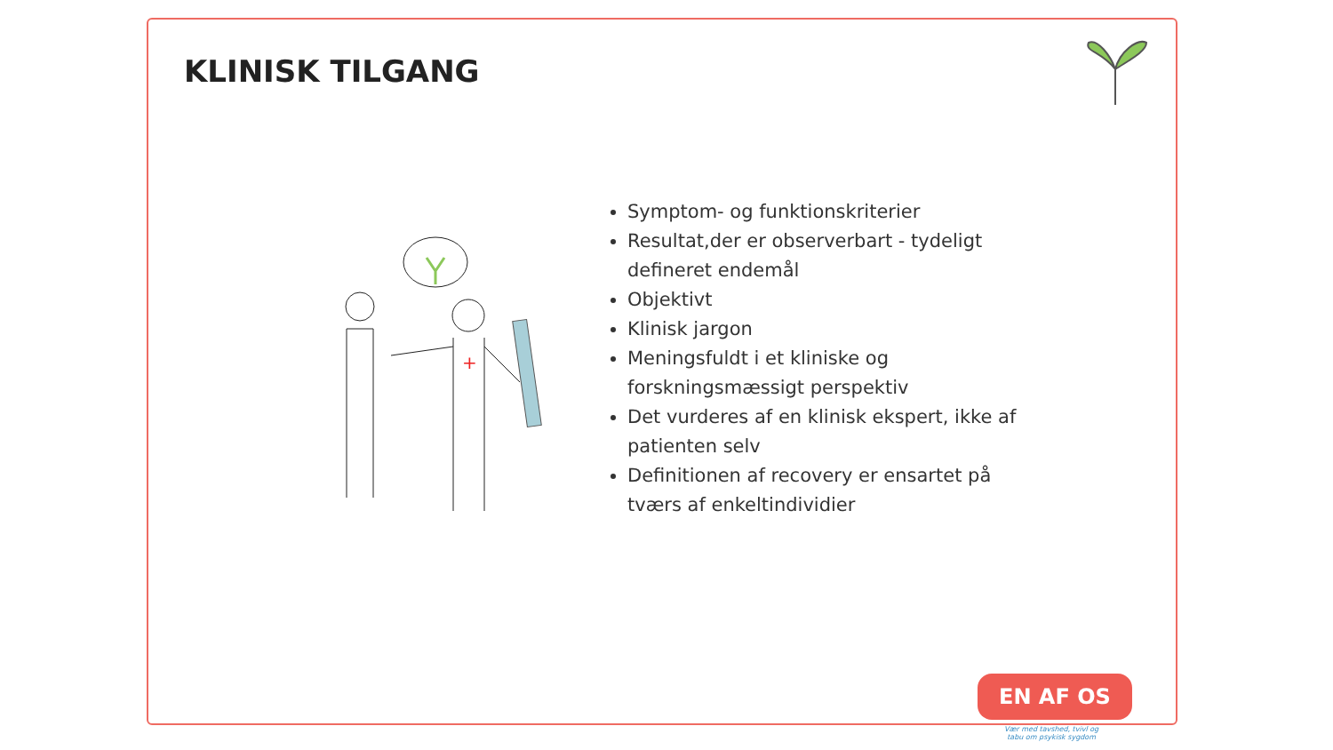KLINISK TILGANG
+
Symptom- og funktionskriterier
Resultat,der er observerbart - tydeligt defineret endemål
Objektivt
Klinisk jargon
Meningsfuldt i et kliniske og forskningsmæssigt perspektiv
Det vurderes af en klinisk ekspert, ikke af patienten selv
Definitionen af recovery er ensartet på tværs af enkeltindividier
EN AF OS
Vær med tavshed, tvivl og
tabu om psykisk sygdom